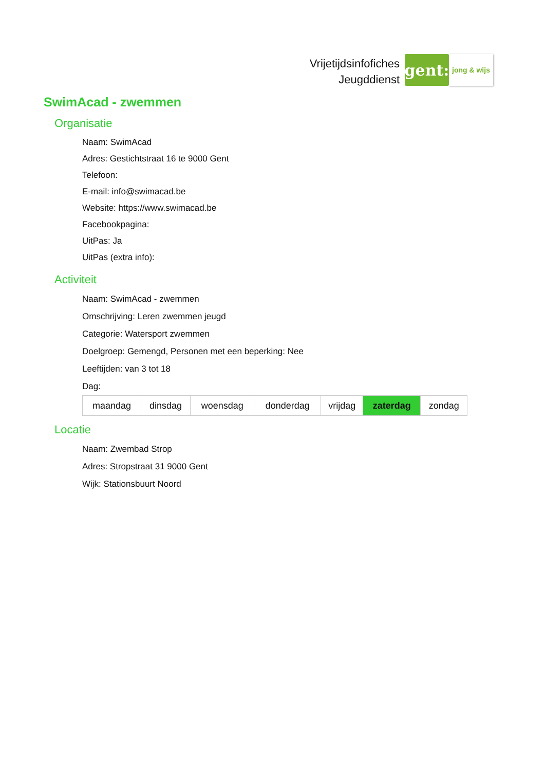Vrijetijdsinfofiches
Jeugddienst
gent:
jong & wijs
SwimAcad - zwemmen
Organisatie
Naam: SwimAcad
Adres: Gestichtstraat 16 te 9000 Gent
Telefoon:
E-mail: info@swimacad.be
Website: https://www.swimacad.be
Facebookpagina:
UitPas: Ja
UitPas (extra info):
Activiteit
Naam: SwimAcad - zwemmen
Omschrijving: Leren zwemmen jeugd
Categorie: Watersport zwemmen
Doelgroep: Gemengd, Personen met een beperking: Nee
Leeftijden: van 3 tot 18
Dag:
| maandag | dinsdag | woensdag | donderdag | vrijdag | zaterdag | zondag |
Locatie
Naam: Zwembad Strop
Adres: Stropstraat 31 9000 Gent
Wijk: Stationsbuurt Noord